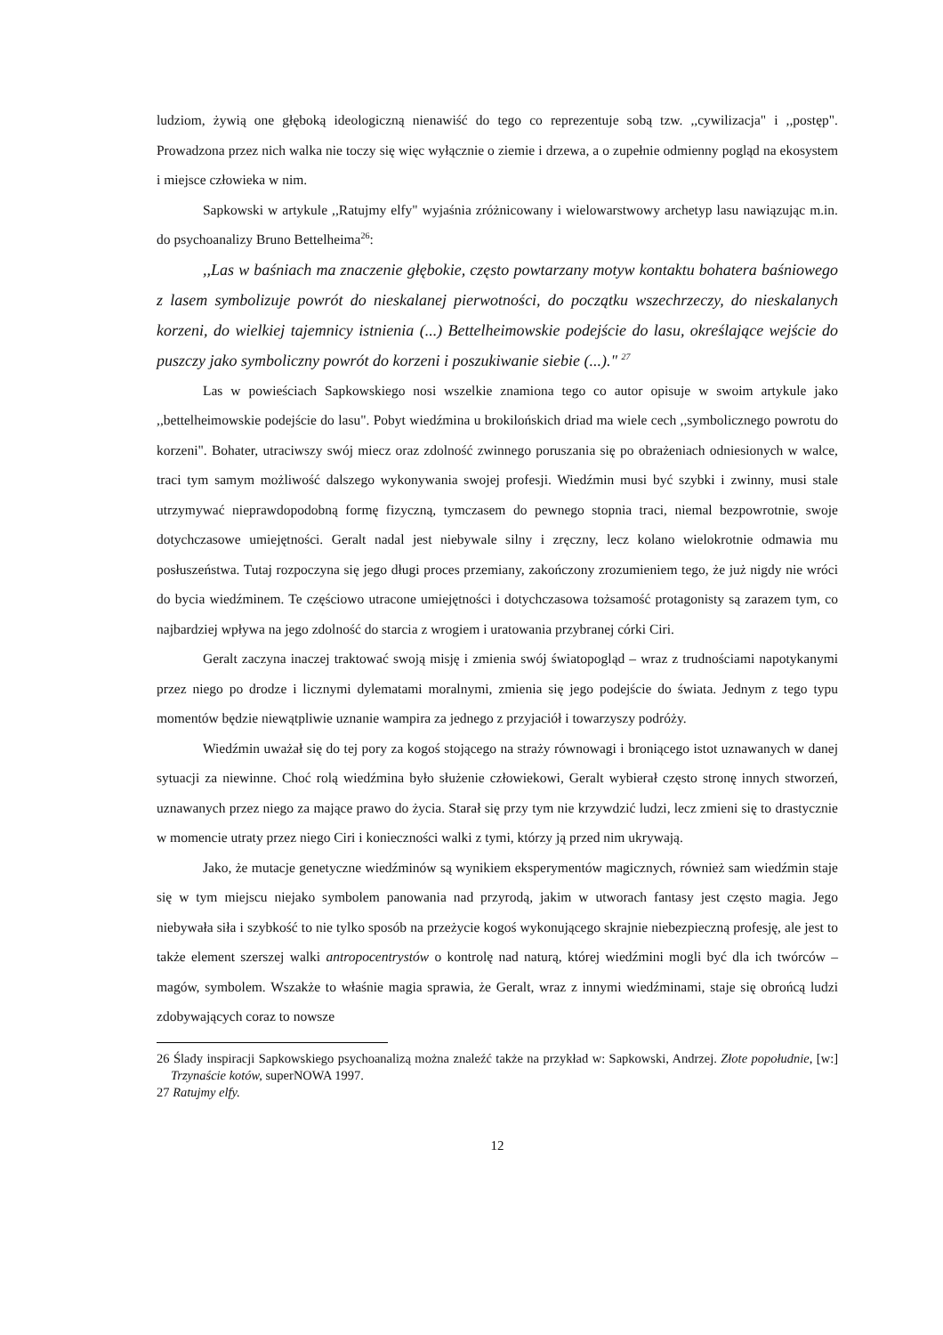ludziom, żywią one głęboką ideologiczną nienawiść do tego co reprezentuje sobą tzw. ,,cywilizacja" i ,,postęp". Prowadzona przez nich walka nie toczy się więc wyłącznie o ziemie i drzewa, a o zupełnie odmienny pogląd na ekosystem i miejsce człowieka w nim.
Sapkowski w artykule ,,Ratujmy elfy" wyjaśnia zróżnicowany i wielowarstwowy archetyp lasu nawiązując m.in. do psychoanalizy Bruno Bettelheima<sup>26</sup>:
,,Las w baśniach ma znaczenie głębokie, często powtarzany motyw kontaktu bohatera baśniowego z lasem symbolizuje powrót do nieskalanej pierwotności, do początku wszechrzeczy, do nieskalanych korzeni, do wielkiej tajemnicy istnienia (...) Bettelheimowskie podejście do lasu, określające wejście do puszczy jako symboliczny powrót do korzeni i poszukiwanie siebie (...)." <sup>27</sup>
Las w powieściach Sapkowskiego nosi wszelkie znamiona tego co autor opisuje w swoim artykule jako ,,bettelheimowskie podejście do lasu". Pobyt wiedźmina u brokilońskich driad ma wiele cech ,,symbolicznego powrotu do korzeni". Bohater, utraciwszy swój miecz oraz zdolność zwinnego poruszania się po obrażeniach odniesionych w walce, traci tym samym możliwość dalszego wykonywania swojej profesji. Wiedźmin musi być szybki i zwinny, musi stale utrzymywać nieprawdopodobną formę fizyczną, tymczasem do pewnego stopnia traci, niemal bezpowrotnie, swoje dotychczasowe umiejętności. Geralt nadal jest niebywale silny i zręczny, lecz kolano wielokrotnie odmawia mu posłuszeństwa. Tutaj rozpoczyna się jego długi proces przemiany, zakończony zrozumieniem tego, że już nigdy nie wróci do bycia wiedźminem. Te częściowo utracone umiejętności i dotychczasowa tożsamość protagonisty są zarazem tym, co najbardziej wpływa na jego zdolność do starcia z wrogiem i uratowania przybranej córki Ciri.
Geralt zaczyna inaczej traktować swoją misję i zmienia swój światopogląd – wraz z trudnościami napotykanymi przez niego po drodze i licznymi dylematami moralnymi, zmienia się jego podejście do świata. Jednym z tego typu momentów będzie niewątpliwie uznanie wampira za jednego z przyjaciół i towarzyszy podróży.
Wiedźmin uważał się do tej pory za kogoś stojącego na straży równowagi i broniącego istot uznawanych w danej sytuacji za niewinne. Choć rolą wiedźmina było służenie człowiekowi, Geralt wybierał często stronę innych stworzeń, uznawanych przez niego za mające prawo do życia. Starał się przy tym nie krzywdzić ludzi, lecz zmieni się to drastycznie w momencie utraty przez niego Ciri i konieczności walki z tymi, którzy ją przed nim ukrywają.
Jako, że mutacje genetyczne wiedźminów są wynikiem eksperymentów magicznych, również sam wiedźmin staje się w tym miejscu niejako symbolem panowania nad przyrodą, jakim w utworach fantasy jest często magia. Jego niebywała siła i szybkość to nie tylko sposób na przeżycie kogoś wykonującego skrajnie niebezpieczną profesję, ale jest to także element szerszej walki antropocentrystów o kontrolę nad naturą, której wiedźmini mogli być dla ich twórców – magów, symbolem. Wszakże to właśnie magia sprawia, że Geralt, wraz z innymi wiedźminami, staje się obrońcą ludzi zdobywających coraz to nowsze
26 Ślady inspiracji Sapkowskiego psychoanalizą można znaleźć także na przykład w: Sapkowski, Andrzej. Złote popołudnie, [w:] Trzynaście kotów, superNOWA 1997.
27 Ratujmy elfy.
12